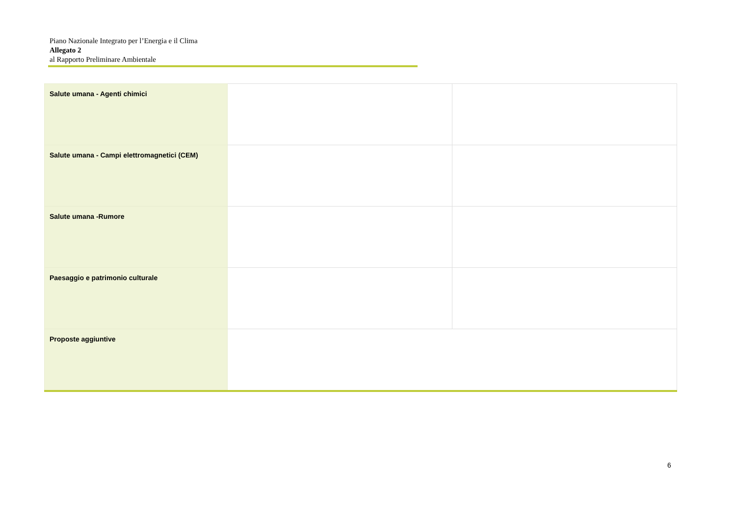Piano Nazionale Integrato per l’Energia e il Clima
Allegato 2
al Rapporto Preliminare Ambientale
| Salute umana - Agenti chimici | | |
| Salute umana - Campi elettromagnetici (CEM) | | |
| Salute umana -Rumore | | |
| Paesaggio e patrimonio culturale | | |
| Proposte aggiuntive | | |
6